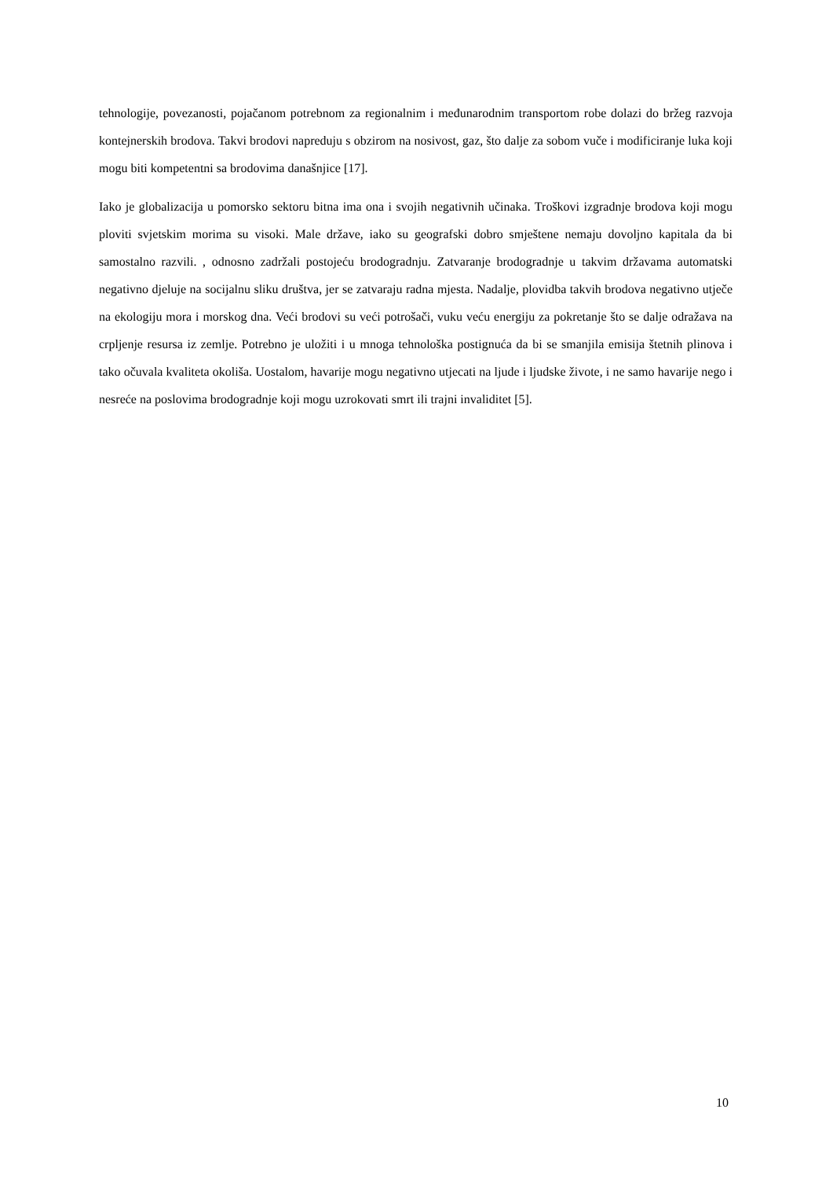tehnologije, povezanosti, pojačanom potrebnom za regionalnim i međunarodnim transportom robe dolazi do bržeg razvoja kontejnerskih brodova. Takvi brodovi napreduju s obzirom na nosivost, gaz, što dalje za sobom vuče i modificiranje luka koji mogu biti kompetentni sa brodovima današnjice [17].
Iako je globalizacija u pomorsko sektoru bitna ima ona i svojih negativnih učinaka. Troškovi izgradnje brodova koji mogu ploviti svjetskim morima su visoki. Male države, iako su geografski dobro smještene nemaju dovoljno kapitala da bi samostalno razvili. , odnosno zadržali postojeću brodogradnju. Zatvaranje brodogradnje u takvim državama automatski negativno djeluje na socijalnu sliku društva, jer se zatvaraju radna mjesta. Nadalje, plovidba takvih brodova negativno utječe na ekologiju mora i morskog dna. Veći brodovi su veći potrošači, vuku veću energiju za pokretanje što se dalje odražava na crpljenje resursa iz zemlje. Potrebno je uložiti i u mnoga tehnološka postignuća da bi se smanjila emisija štetnih plinova i tako očuvala kvaliteta okoliša. Uostalom, havarije mogu negativno utjecati na ljude i ljudske živote, i ne samo havarije nego i nesreće na poslovima brodogradnje koji mogu uzrokovati smrt ili trajni invaliditet [5].
10